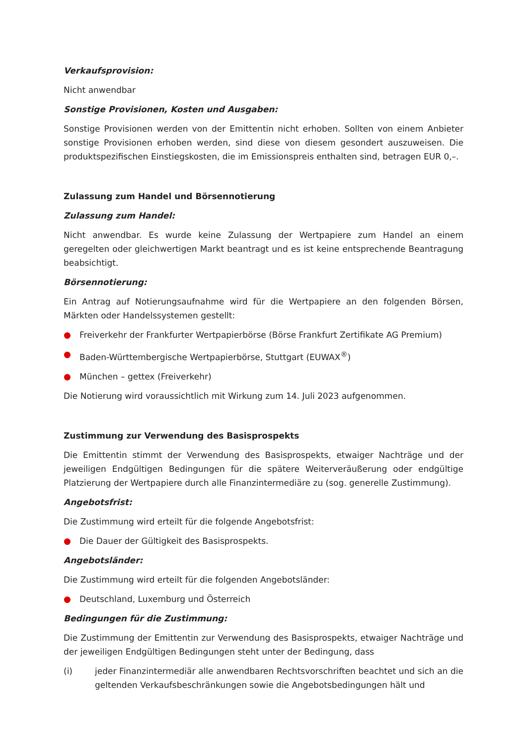Verkaufsprovision:
Nicht anwendbar
Sonstige Provisionen, Kosten und Ausgaben:
Sonstige Provisionen werden von der Emittentin nicht erhoben. Sollten von einem Anbieter sonstige Provisionen erhoben werden, sind diese von diesem gesondert auszuweisen. Die produktspezifischen Einstiegskosten, die im Emissionspreis enthalten sind, betragen EUR 0,–.
Zulassung zum Handel und Börsennotierung
Zulassung zum Handel:
Nicht anwendbar. Es wurde keine Zulassung der Wertpapiere zum Handel an einem geregelten oder gleichwertigen Markt beantragt und es ist keine entsprechende Beantragung beabsichtigt.
Börsennotierung:
Ein Antrag auf Notierungsaufnahme wird für die Wertpapiere an den folgenden Börsen, Märkten oder Handelssystemen gestellt:
● Freiverkehr der Frankfurter Wertpapierbörse (Börse Frankfurt Zertifikate AG Premium)
● Baden-Württembergische Wertpapierbörse, Stuttgart (EUWAX<sup>®</sup>)
● München – gettex (Freiverkehr)
Die Notierung wird voraussichtlich mit Wirkung zum 14. Juli 2023 aufgenommen.
Zustimmung zur Verwendung des Basisprospekts
Die Emittentin stimmt der Verwendung des Basisprospekts, etwaiger Nachträge und der jeweiligen Endgültigen Bedingungen für die spätere Weiterveräußerung oder endgültige Platzierung der Wertpapiere durch alle Finanzintermediäre zu (sog. generelle Zustimmung).
Angebotsfrist:
Die Zustimmung wird erteilt für die folgende Angebotsfrist:
● Die Dauer der Gültigkeit des Basisprospekts.
Angebotsländer:
Die Zustimmung wird erteilt für die folgenden Angebotsländer:
● Deutschland, Luxemburg und Österreich
Bedingungen für die Zustimmung:
Die Zustimmung der Emittentin zur Verwendung des Basisprospekts, etwaiger Nachträge und der jeweiligen Endgültigen Bedingungen steht unter der Bedingung, dass
(i) jeder Finanzintermediär alle anwendbaren Rechtsvorschriften beachtet und sich an die geltenden Verkaufsbeschränkungen sowie die Angebotsbedingungen hält und